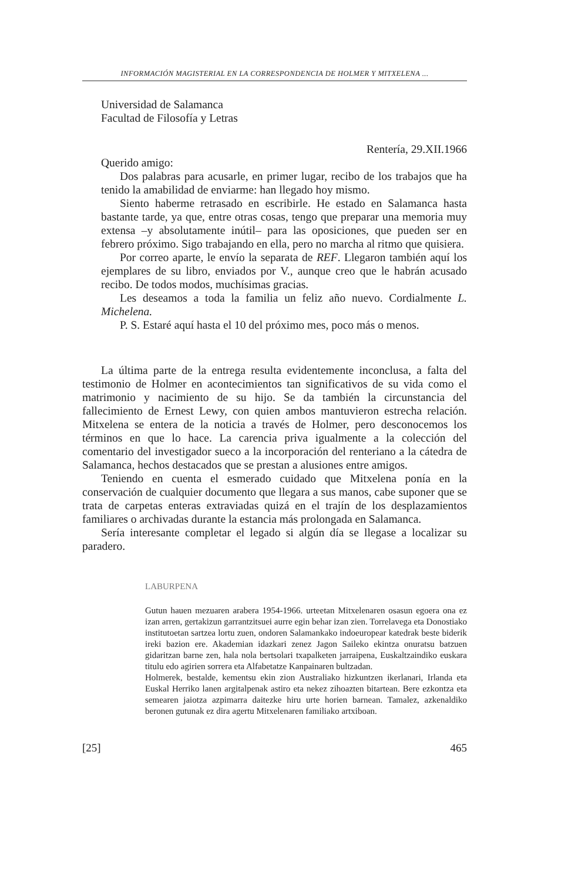INFORMACIÓN MAGISTERIAL EN LA CORRESPONDENCIA DE HOLMER Y MITXELENA ...
Universidad de Salamanca
Facultad de Filosofía y Letras
Rentería, 29.XII.1966
Querido amigo:
Dos palabras para acusarle, en primer lugar, recibo de los trabajos que ha tenido la amabilidad de enviarme: han llegado hoy mismo.
Siento haberme retrasado en escribirle. He estado en Salamanca hasta bastante tarde, ya que, entre otras cosas, tengo que preparar una memoria muy extensa –y absolutamente inútil– para las oposiciones, que pueden ser en febrero próximo. Sigo trabajando en ella, pero no marcha al ritmo que quisiera.
Por correo aparte, le envío la separata de REF. Llegaron también aquí los ejemplares de su libro, enviados por V., aunque creo que le habrán acusado recibo. De todos modos, muchísimas gracias.
Les deseamos a toda la familia un feliz año nuevo. Cordialmente L. Michelena.
P. S. Estaré aquí hasta el 10 del próximo mes, poco más o menos.
La última parte de la entrega resulta evidentemente inconclusa, a falta del testimonio de Holmer en acontecimientos tan significativos de su vida como el matrimonio y nacimiento de su hijo. Se da también la circunstancia del fallecimiento de Ernest Lewy, con quien ambos mantuvieron estrecha relación. Mitxelena se entera de la noticia a través de Holmer, pero desconocemos los términos en que lo hace. La carencia priva igualmente a la colección del comentario del investigador sueco a la incorporación del renteriano a la cátedra de Salamanca, hechos destacados que se prestan a alusiones entre amigos.
Teniendo en cuenta el esmerado cuidado que Mitxelena ponía en la conservación de cualquier documento que llegara a sus manos, cabe suponer que se trata de carpetas enteras extraviadas quizá en el trajín de los desplazamientos familiares o archivadas durante la estancia más prolongada en Salamanca.
Sería interesante completar el legado si algún día se llegase a localizar su paradero.
LABURPENA
Gutun hauen mezuaren arabera 1954-1966. urteetan Mitxelenaren osasun egoera ona ez izan arren, gertakizun garrantzitsuei aurre egin behar izan zien. Torrelavega eta Donostiako institutoetan sartzea lortu zuen, ondoren Salamankako indoeuropear katedrak beste biderik ireki bazion ere. Akademian idazkari zenez Jagon Saileko ekintza onuratsu batzuen gidaritzan barne zen, hala nola bertsolari txapalketen jarraipena, Euskaltzaindiko euskara titulu edo agirien sorrera eta Alfabetatze Kanpainaren bultzadan.
Holmerek, bestalde, kementsu ekin zion Australiako hizkuntzen ikerlanari, Irlanda eta Euskal Herriko lanen argitalpenak astiro eta nekez zihoazten bitartean. Bere ezkontza eta semearen jaiotza azpimarra daitezke hiru urte horien barnean. Tamalez, azkenaldiko beronen gutunak ez dira agertu Mitxelenaren familiako artxiboan.
[25] 465